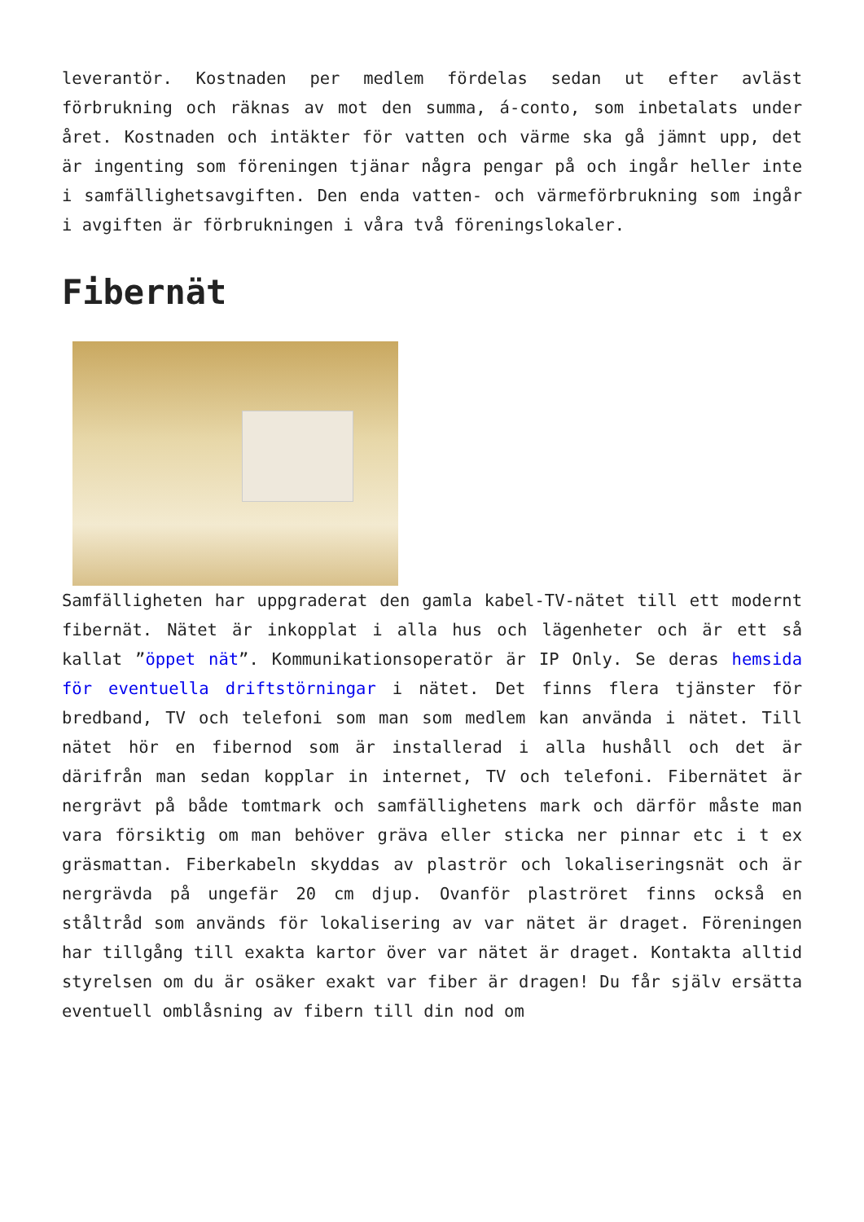leverantör. Kostnaden per medlem fördelas sedan ut efter avläst förbrukning och räknas av mot den summa, á-conto, som inbetalats under året. Kostnaden och intäkter för vatten och värme ska gå jämnt upp, det är ingenting som föreningen tjänar några pengar på och ingår heller inte i samfällighetsavgiften. Den enda vatten- och värmeförbrukning som ingår i avgiften är förbrukningen i våra två föreningslokaler.
Fibernät
Samfälligheten har uppgraderat den gamla kabel-TV-nätet till ett modernt fibernät. Nätet är inkopplat i alla hus och lägenheter och är ett så kallat ”öppet nät”. Kommunikationsoperatör är IP Only. Se deras hemsida för eventuella driftstörningar i nätet. Det finns flera tjänster för bredband, TV och telefoni som man som medlem kan använda i nätet. Till nätet hör en fibernod som är installerad i alla hushåll och det är därifrån man sedan kopplar in internet, TV och telefoni. Fibernätet är nergrävt på både tomtmark och samfällighetens mark och därför måste man vara försiktig om man behöver gräva eller sticka ner pinnar etc i t ex gräsmattan. Fiberkabeln skyddas av plaströr och lokaliseringsnät och är nergrävda på ungefär 20 cm djup. Ovanför plaströret finns också en ståltråd som används för lokalisering av var nätet är draget. Föreningen har tillgång till exakta kartor över var nätet är draget. Kontakta alltid styrelsen om du är osäker exakt var fiber är dragen! Du får själv ersätta eventuell omblåsning av fibern till din nod om